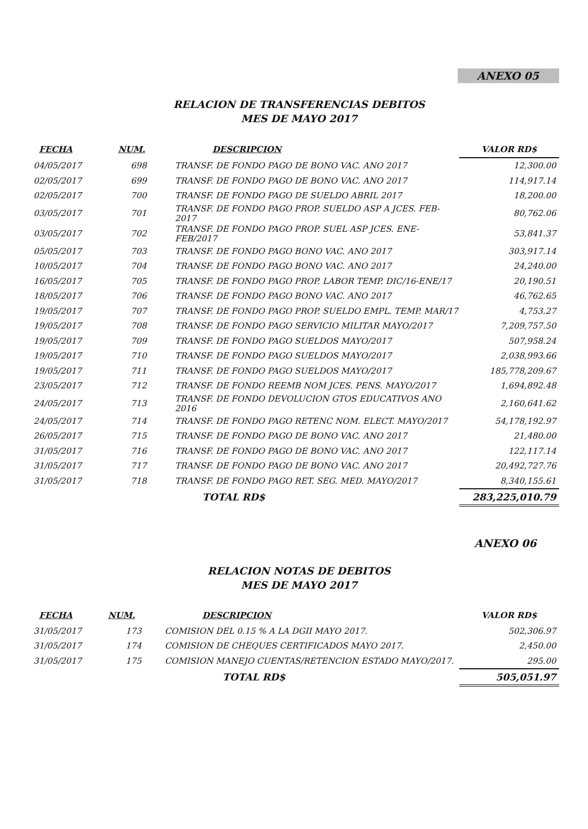ANEXO 05
RELACION DE TRANSFERENCIAS DEBITOS
MES DE MAYO 2017
| FECHA | NUM. | DESCRIPCION | VALOR RD$ |
| --- | --- | --- | --- |
| 04/05/2017 | 698 | TRANSF. DE FONDO PAGO DE BONO VAC. ANO 2017 | 12,300.00 |
| 02/05/2017 | 699 | TRANSF. DE FONDO PAGO DE BONO VAC. ANO 2017 | 114,917.14 |
| 02/05/2017 | 700 | TRANSF. DE FONDO PAGO DE SUELDO ABRIL 2017 | 18,200.00 |
| 03/05/2017 | 701 | TRANSF. DE FONDO PAGO PROP. SUELDO ASP A JCES. FEB-2017 | 80,762.06 |
| 03/05/2017 | 702 | TRANSF. DE FONDO PAGO PROP. SUEL ASP JCES. ENE-FEB/2017 | 53,841.37 |
| 05/05/2017 | 703 | TRANSF. DE FONDO PAGO BONO VAC. ANO 2017 | 303,917.14 |
| 10/05/2017 | 704 | TRANSF. DE FONDO PAGO BONO VAC. ANO 2017 | 24,240.00 |
| 16/05/2017 | 705 | TRANSF. DE FONDO PAGO PROP. LABOR TEMP. DIC/16-ENE/17 | 20,190.51 |
| 18/05/2017 | 706 | TRANSF. DE FONDO PAGO BONO VAC. ANO 2017 | 46,762.65 |
| 19/05/2017 | 707 | TRANSF. DE FONDO PAGO PROP. SUELDO EMPL. TEMP. MAR/17 | 4,753.27 |
| 19/05/2017 | 708 | TRANSF. DE FONDO PAGO SERVICIO MILITAR MAYO/2017 | 7,209,757.50 |
| 19/05/2017 | 709 | TRANSF. DE FONDO PAGO SUELDOS MAYO/2017 | 507,958.24 |
| 19/05/2017 | 710 | TRANSF. DE FONDO PAGO SUELDOS MAYO/2017 | 2,038,993.66 |
| 19/05/2017 | 711 | TRANSF. DE FONDO PAGO SUELDOS MAYO/2017 | 185,778,209.67 |
| 23/05/2017 | 712 | TRANSF. DE FONDO REEMB NOM JCES. PENS. MAYO/2017 | 1,694,892.48 |
| 24/05/2017 | 713 | TRANSF. DE FONDO DEVOLUCION GTOS EDUCATIVOS ANO 2016 | 2,160,641.62 |
| 24/05/2017 | 714 | TRANSF. DE FONDO PAGO RETENC NOM. ELECT. MAYO/2017 | 54,178,192.97 |
| 26/05/2017 | 715 | TRANSF. DE FONDO PAGO DE BONO VAC. ANO 2017 | 21,480.00 |
| 31/05/2017 | 716 | TRANSF. DE FONDO PAGO DE BONO VAC. ANO 2017 | 122,117.14 |
| 31/05/2017 | 717 | TRANSF. DE FONDO PAGO DE BONO VAC. ANO 2017 | 20,492,727.76 |
| 31/05/2017 | 718 | TRANSF. DE FONDO PAGO RET. SEG. MED. MAYO/2017 | 8,340,155.61 |
| | | TOTAL RD$ | 283,225,010.79 |
ANEXO 06
RELACION NOTAS DE DEBITOS
MES DE MAYO 2017
| FECHA | NUM. | DESCRIPCION | VALOR RD$ |
| --- | --- | --- | --- |
| 31/05/2017 | 173 | COMISION DEL 0.15 % A LA DGII MAYO 2017. | 502,306.97 |
| 31/05/2017 | 174 | COMISION DE CHEQUES CERTIFICADOS MAYO 2017. | 2,450.00 |
| 31/05/2017 | 175 | COMISION MANEJO CUENTAS/RETENCION ESTADO MAYO/2017. | 295.00 |
| | | TOTAL RD$ | 505,051.97 |